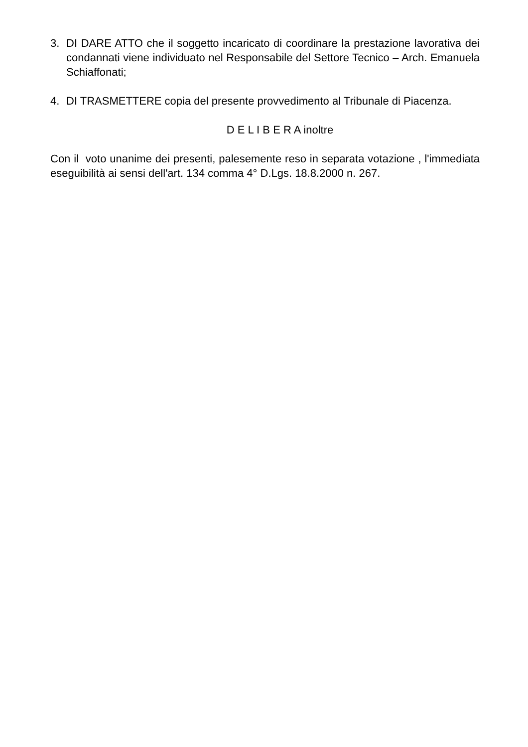3. DI DARE ATTO che il soggetto incaricato di coordinare la prestazione lavorativa dei condannati viene individuato nel Responsabile del Settore Tecnico – Arch. Emanuela Schiaffonati;
4. DI TRASMETTERE copia del presente provvedimento al Tribunale di Piacenza.
D E L I B E R A inoltre
Con il voto unanime dei presenti, palesemente reso in separata votazione , l'immediata eseguibilità ai sensi dell'art. 134 comma 4° D.Lgs. 18.8.2000 n. 267.